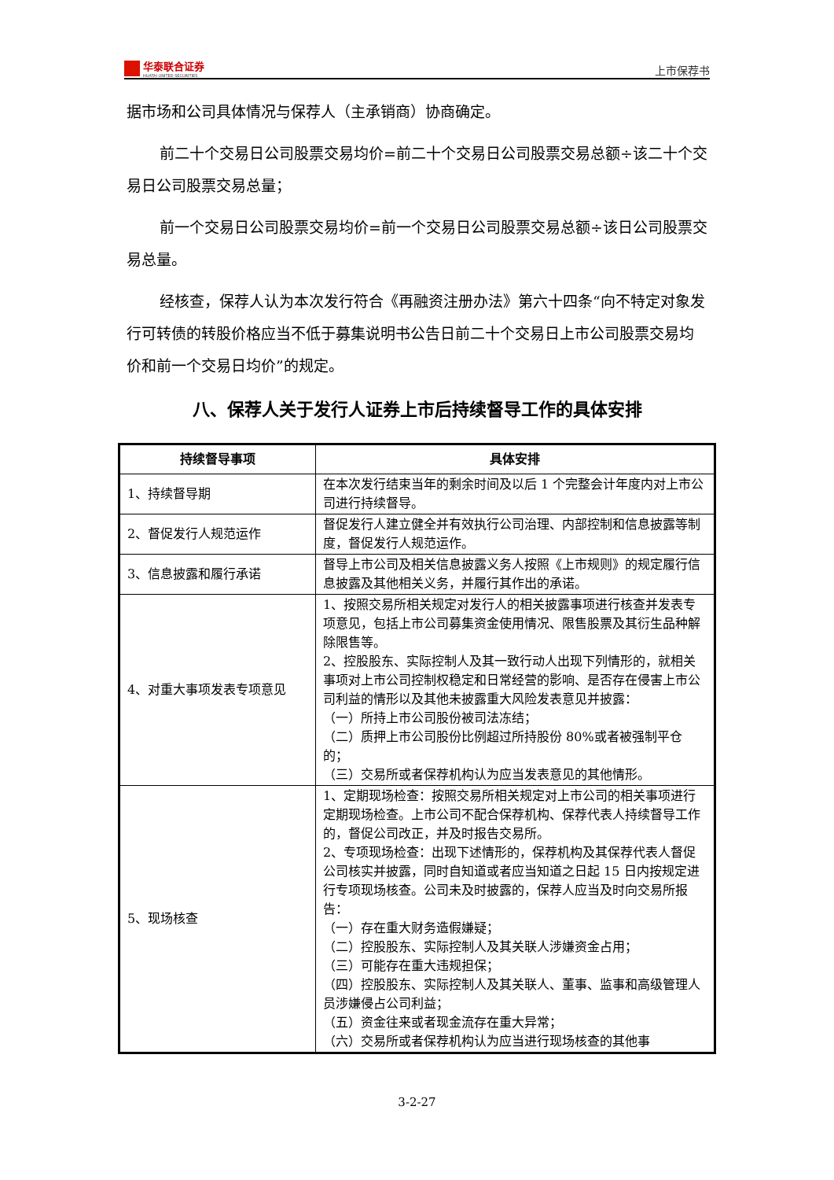华泰联合证券
HUATAI UNITED SECURITIES
上市保荐书
据市场和公司具体情况与保荐人（主承销商）协商确定。
前二十个交易日公司股票交易均价=前二十个交易日公司股票交易总额÷该二十个交易日公司股票交易总量；
前一个交易日公司股票交易均价=前一个交易日公司股票交易总额÷该日公司股票交易总量。
经核查，保荐人认为本次发行符合《再融资注册办法》第六十四条“向不特定对象发行可转债的转股价格应当不低于募集说明书公告日前二十个交易日上市公司股票交易均价和前一个交易日均价”的规定。
八、保荐人关于发行人证券上市后持续督导工作的具体安排
| 持续督导事项 | 具体安排 |
| --- | --- |
| 1、持续督导期 | 在本次发行结束当年的剩余时间及以后 1 个完整会计年度内对上市公司进行持续督导。 |
| 2、督促发行人规范运作 | 督促发行人建立健全并有效执行公司治理、内部控制和信息披露等制度，督促发行人规范运作。 |
| 3、信息披露和履行承诺 | 督导上市公司及相关信息披露义务人按照《上市规则》的规定履行信息披露及其他相关义务，并履行其作出的承诺。 |
| 4、对重大事项发表专项意见 | 1、按照交易所相关规定对发行人的相关披露事项进行核查并发表专项意见，包括上市公司募集资金使用情况、限售股票及其衍生品种解除限售等。 2、控股股东、实际控制人及其一致行动人出现下列情形的，就相关事项对上市公司控制权稳定和日常经营的影响、是否存在侵害上市公司利益的情形以及其他未披露重大风险发表意见并披露： （一）所持上市公司股份被司法冻结； （二）质押上市公司股份比例超过所持股份 80%或者被强制平仓的； （三）交易所或者保荐机构认为应当发表意见的其他情形。 |
| 5、现场核查 | 1、定期现场检查：按照交易所相关规定对上市公司的相关事项进行定期现场检查。上市公司不配合保荐机构、保荐代表人持续督导工作的，督促公司改正，并及时报告交易所。 2、专项现场检查：出现下述情形的，保荐机构及其保荐代表人督促公司核实并披露，同时自知道或者应当知道之日起 15 日内按规定进行专项现场核查。公司未及时披露的，保荐人应当及时向交易所报告： （一）存在重大财务造假嫌疑； （二）控股股东、实际控制人及其关联人涉嫌资金占用； （三）可能存在重大违规担保； （四）控股股东、实际控制人及其关联人、董事、监事和高级管理人员涉嫌侵占公司利益； （五）资金往来或者现金流存在重大异常； （六）交易所或者保荐机构认为应当进行现场核查的其他事 |
3-2-27